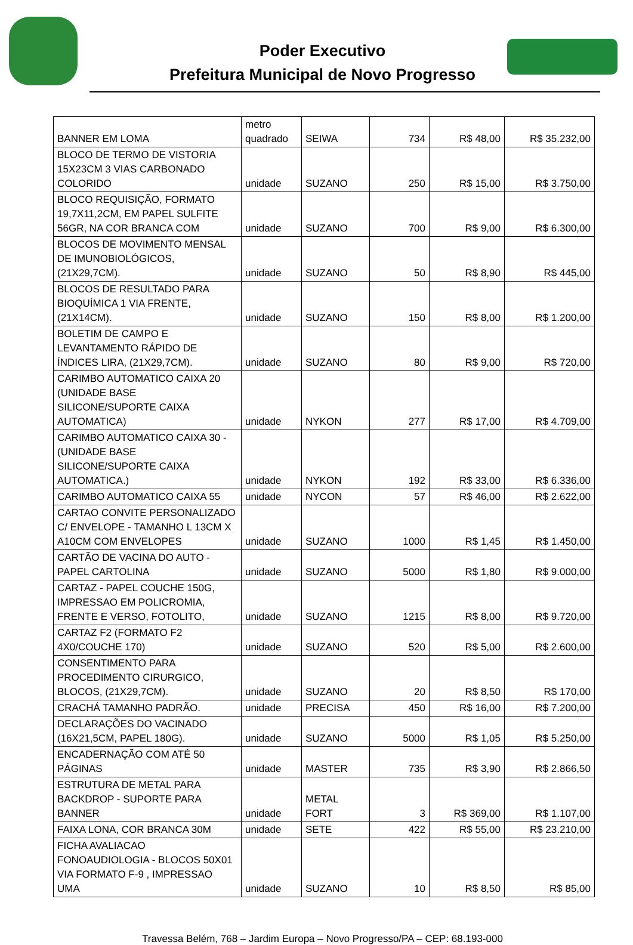Poder Executivo
Prefeitura Municipal de Novo Progresso
| BANNER EM LOMA | metro quadrado | SEIWA | 734 | R$ 48,00 | R$ 35.232,00 |
| BLOCO DE TERMO DE VISTORIA 15X23CM 3 VIAS CARBONADO COLORIDO | unidade | SUZANO | 250 | R$ 15,00 | R$ 3.750,00 |
| BLOCO REQUISIÇÃO, FORMATO 19,7X11,2CM, EM PAPEL SULFITE 56GR, NA COR BRANCA COM | unidade | SUZANO | 700 | R$ 9,00 | R$ 6.300,00 |
| BLOCOS DE MOVIMENTO MENSAL DE IMUNOBIOLÓGICOS, (21X29,7CM). | unidade | SUZANO | 50 | R$ 8,90 | R$ 445,00 |
| BLOCOS DE RESULTADO PARA BIOQUÍMICA 1 VIA FRENTE, (21X14CM). | unidade | SUZANO | 150 | R$ 8,00 | R$ 1.200,00 |
| BOLETIM DE CAMPO E LEVANTAMENTO RÁPIDO DE ÍNDICES LIRA, (21X29,7CM). | unidade | SUZANO | 80 | R$ 9,00 | R$ 720,00 |
| CARIMBO AUTOMATICO CAIXA 20 (UNIDADE BASE SILICONE/SUPORTE CAIXA AUTOMATICA) | unidade | NYKON | 277 | R$ 17,00 | R$ 4.709,00 |
| CARIMBO AUTOMATICO CAIXA 30 - (UNIDADE BASE SILICONE/SUPORTE CAIXA AUTOMATICA.) | unidade | NYKON | 192 | R$ 33,00 | R$ 6.336,00 |
| CARIMBO AUTOMATICO CAIXA 55 | unidade | NYCON | 57 | R$ 46,00 | R$ 2.622,00 |
| CARTAO CONVITE PERSONALIZADO C/ ENVELOPE - TAMANHO L 13CM X A10CM COM ENVELOPES | unidade | SUZANO | 1000 | R$ 1,45 | R$ 1.450,00 |
| CARTÃO DE VACINA DO AUTO - PAPEL CARTOLINA | unidade | SUZANO | 5000 | R$ 1,80 | R$ 9.000,00 |
| CARTAZ - PAPEL COUCHE 150G, IMPRESSAO EM POLICROMIA, FRENTE E VERSO, FOTOLITO, | unidade | SUZANO | 1215 | R$ 8,00 | R$ 9.720,00 |
| CARTAZ F2 (FORMATO F2 4X0/COUCHE 170) | unidade | SUZANO | 520 | R$ 5,00 | R$ 2.600,00 |
| CONSENTIMENTO PARA PROCEDIMENTO CIRURGICO, BLOCOS, (21X29,7CM). | unidade | SUZANO | 20 | R$ 8,50 | R$ 170,00 |
| CRACHÁ TAMANHO PADRÃO. | unidade | PRECISA | 450 | R$ 16,00 | R$ 7.200,00 |
| DECLARAÇÕES DO VACINADO (16X21,5CM, PAPEL 180G). | unidade | SUZANO | 5000 | R$ 1,05 | R$ 5.250,00 |
| ENCADERNAÇÃO COM ATÉ 50 PÁGINAS | unidade | MASTER | 735 | R$ 3,90 | R$ 2.866,50 |
| ESTRUTURA DE METAL PARA BACKDROP - SUPORTE PARA BANNER | unidade | METAL FORT | 3 | R$ 369,00 | R$ 1.107,00 |
| FAIXA LONA, COR BRANCA 30M | unidade | SETE | 422 | R$ 55,00 | R$ 23.210,00 |
| FICHA AVALIACAO FONOAUDIOLOGIA - BLOCOS 50X01 VIA FORMATO F-9 , IMPRESSAO UMA | unidade | SUZANO | 10 | R$ 8,50 | R$ 85,00 |
Travessa Belém, 768 – Jardim Europa – Novo Progresso/PA – CEP: 68.193-000